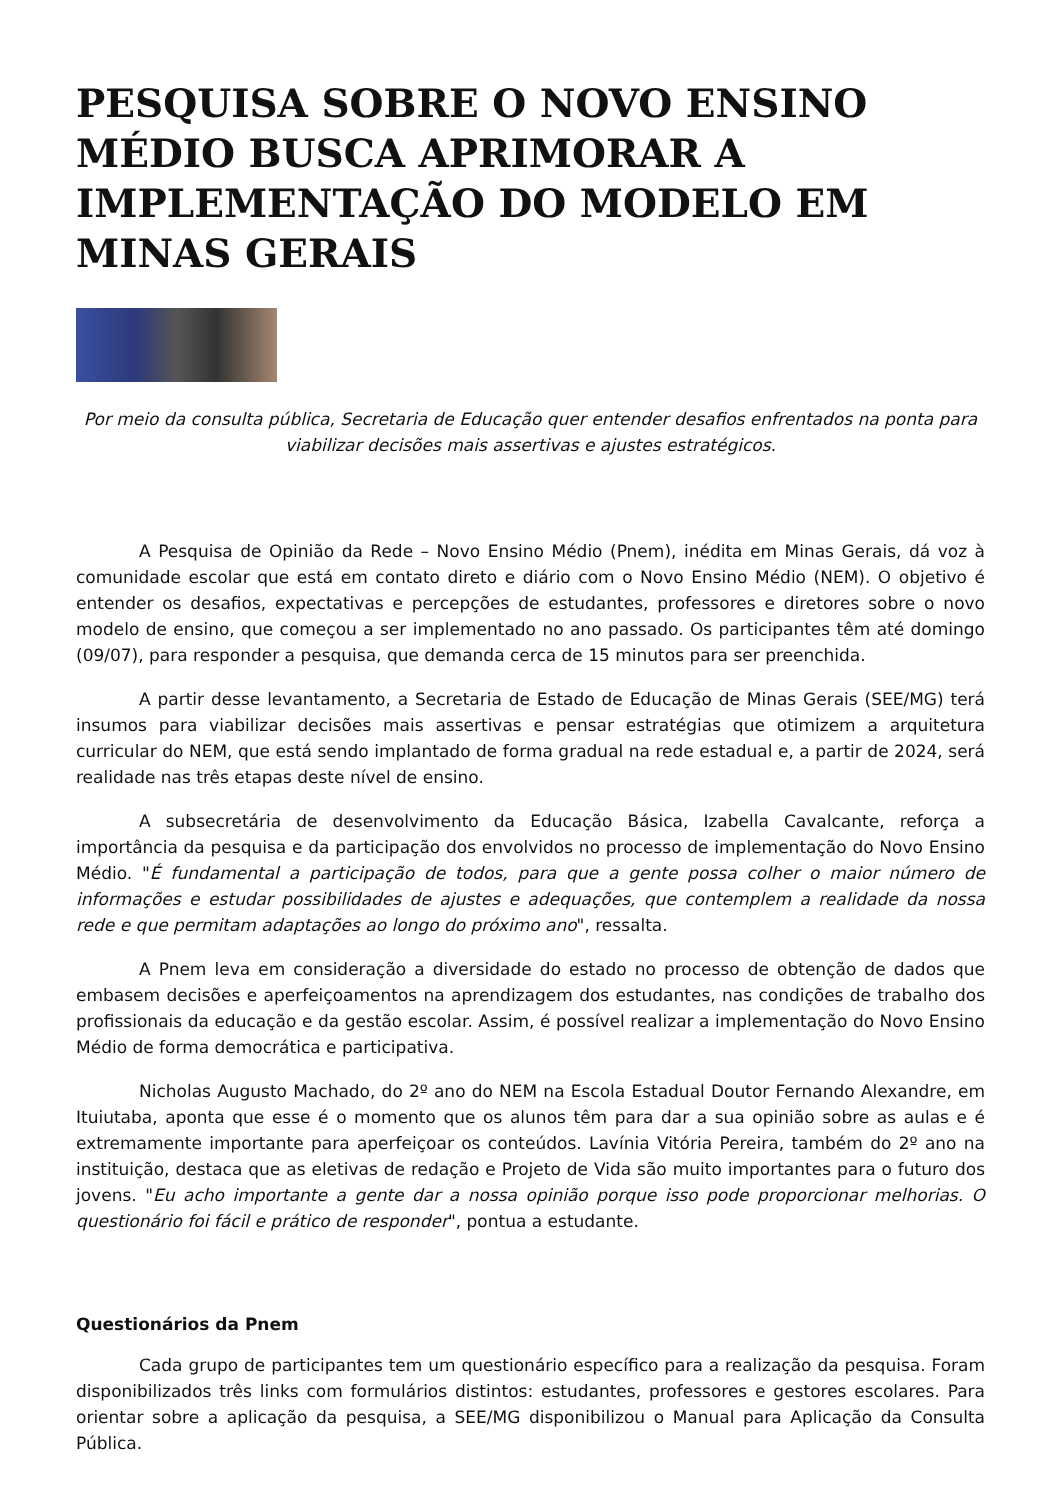PESQUISA SOBRE O NOVO ENSINO MÉDIO BUSCA APRIMORAR A IMPLEMENTAÇÃO DO MODELO EM MINAS GERAIS
Por meio da consulta pública, Secretaria de Educação quer entender desafios enfrentados na ponta para viabilizar decisões mais assertivas e ajustes estratégicos.
A Pesquisa de Opinião da Rede – Novo Ensino Médio (Pnem), inédita em Minas Gerais, dá voz à comunidade escolar que está em contato direto e diário com o Novo Ensino Médio (NEM). O objetivo é entender os desafios, expectativas e percepções de estudantes, professores e diretores sobre o novo modelo de ensino, que começou a ser implementado no ano passado. Os participantes têm até domingo (09/07), para responder a pesquisa, que demanda cerca de 15 minutos para ser preenchida.
A partir desse levantamento, a Secretaria de Estado de Educação de Minas Gerais (SEE/MG) terá insumos para viabilizar decisões mais assertivas e pensar estratégias que otimizem a arquitetura curricular do NEM, que está sendo implantado de forma gradual na rede estadual e, a partir de 2024, será realidade nas três etapas deste nível de ensino.
A subsecretária de desenvolvimento da Educação Básica, Izabella Cavalcante, reforça a importância da pesquisa e da participação dos envolvidos no processo de implementação do Novo Ensino Médio. "É fundamental a participação de todos, para que a gente possa colher o maior número de informações e estudar possibilidades de ajustes e adequações, que contemplem a realidade da nossa rede e que permitam adaptações ao longo do próximo ano", ressalta.
A Pnem leva em consideração a diversidade do estado no processo de obtenção de dados que embasem decisões e aperfeiçoamentos na aprendizagem dos estudantes, nas condições de trabalho dos profissionais da educação e da gestão escolar. Assim, é possível realizar a implementação do Novo Ensino Médio de forma democrática e participativa.
Nicholas Augusto Machado, do 2º ano do NEM na Escola Estadual Doutor Fernando Alexandre, em Ituiutaba, aponta que esse é o momento que os alunos têm para dar a sua opinião sobre as aulas e é extremamente importante para aperfeiçoar os conteúdos. Lavínia Vitória Pereira, também do 2º ano na instituição, destaca que as eletivas de redação e Projeto de Vida são muito importantes para o futuro dos jovens. "Eu acho importante a gente dar a nossa opinião porque isso pode proporcionar melhorias. O questionário foi fácil e prático de responder", pontua a estudante.
Questionários da Pnem
Cada grupo de participantes tem um questionário específico para a realização da pesquisa. Foram disponibilizados três links com formulários distintos: estudantes, professores e gestores escolares. Para orientar sobre a aplicação da pesquisa, a SEE/MG disponibilizou o Manual para Aplicação da Consulta Pública.